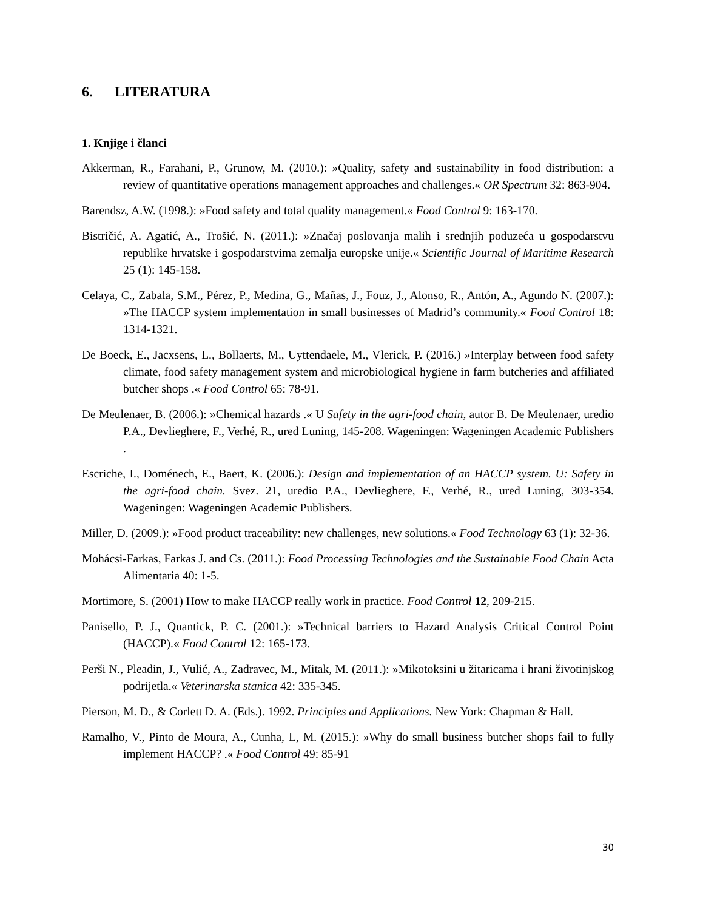6. LITERATURA
1. Knjige i članci
Akkerman, R., Farahani, P., Grunow, M. (2010.): »Quality, safety and sustainability in food distribution: a review of quantitative operations management approaches and challenges.« OR Spectrum 32: 863-904.
Barendsz, A.W. (1998.): »Food safety and total quality management.« Food Control 9: 163-170.
Bistričić, A. Agatić, A., Trošić, N. (2011.): »Značaj poslovanja malih i srednjih poduzeća u gospodarstvu republike hrvatske i gospodarstvima zemalja europske unije.« Scientific Journal of Maritime Research 25 (1): 145-158.
Celaya, C., Zabala, S.M., Pérez, P., Medina, G., Mañas, J., Fouz, J., Alonso, R., Antón, A., Agundo N. (2007.): »The HACCP system implementation in small businesses of Madrid’s community.« Food Control 18: 1314-1321.
De Boeck, E., Jacxsens, L., Bollaerts, M., Uyttendaele, M., Vlerick, P. (2016.) »Interplay between food safety climate, food safety management system and microbiological hygiene in farm butcheries and affiliated butcher shops .« Food Control 65: 78-91.
De Meulenaer, B. (2006.): »Chemical hazards .« U Safety in the agri-food chain, autor B. De Meulenaer, uredio P.A., Devlieghere, F., Verhé, R., ured Luning, 145-208. Wageningen: Wageningen Academic Publishers .
Escriche, I., Doménech, E., Baert, K. (2006.): Design and implementation of an HACCP system. U: Safety in the agri-food chain. Svez. 21, uredio P.A., Devlieghere, F., Verhé, R., ured Luning, 303-354. Wageningen: Wageningen Academic Publishers.
Miller, D. (2009.): »Food product traceability: new challenges, new solutions.« Food Technology 63 (1): 32-36.
Mohácsi-Farkas, Farkas J. and Cs. (2011.): Food Processing Technologies and the Sustainable Food Chain Acta Alimentaria 40: 1-5.
Mortimore, S. (2001) How to make HACCP really work in practice. Food Control 12, 209-215.
Panisello, P. J., Quantick, P. C. (2001.): »Technical barriers to Hazard Analysis Critical Control Point (HACCP).« Food Control 12: 165-173.
Perši N., Pleadin, J., Vulić, A., Zadravec, M., Mitak, M. (2011.): »Mikotoksini u žitaricama i hrani životinjskog podrijetla.« Veterinarska stanica 42: 335-345.
Pierson, M. D., & Corlett D. A. (Eds.). 1992. Principles and Applications. New York: Chapman & Hall.
Ramalho, V., Pinto de Moura, A., Cunha, L, M. (2015.): »Why do small business butcher shops fail to fully implement HACCP? .« Food Control 49: 85-91
30